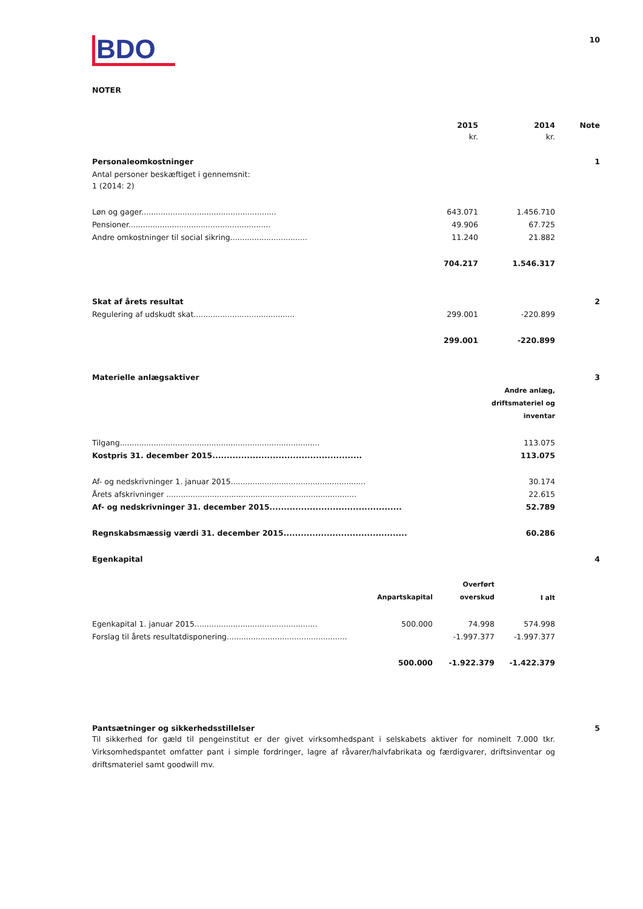10
BDO
NOTER
| | 2015 kr. | 2014 kr. | Note |
| Personaleomkostninger | | | 1 |
| Antal personer beskæftiget i gennemsnit: 1 (2014: 2) | | | |
| Løn og gager........................................................ | 643.071 | 1.456.710 | |
| Pensioner........................................................... | 49.906 | 67.725 | |
| Andre omkostninger til social sikring................................ | 11.240 | 21.882 | |
| | 704.217 | 1.546.317 | |
| Skat af årets resultat | | | 2 |
| Regulering af udskudt skat.......................................... | 299.001 | -220.899 | |
| | 299.001 | -220.899 | |
| Materielle anlægsaktiver | | 3 |
| | Andre anlæg, driftsmateriel og inventar | |
| Tilgang................................................................................... | 113.075 | |
| Kostpris 31. december 2015.................................................... | 113.075 | |
| Af- og nedskrivninger 1. januar 2015........................................................ | 30.174 | |
| Årets afskrivninger ............................................................................... | 22.615 | |
| Af- og nedskrivninger 31. december 2015.............................................. | 52.789 | |
| Regnskabsmæssig værdi 31. december 2015........................................... | 60.286 | |
| Egenkapital | | 4 |
| | Anpartskapital | Overført overskud | I alt |
| Egenkapital 1. januar 2015................................................... | 500.000 | 74.998 | 574.998 |
| Forslag til årets resultatdisponering.................................................. | | -1.997.377 | -1.997.377 |
| | 500.000 | -1.922.379 | -1.422.379 |
Pantsætninger og sikkerhedsstillelser
Til sikkerhed for gæld til pengeinstitut er der givet virksomhedspant i selskabets aktiver for nominelt 7.000 tkr. Virksomhedspantet omfatter pant i simple fordringer, lagre af råvarer/halvfabrikata og færdigvarer, driftsinventar og driftsmateriel samt goodwill mv.
5